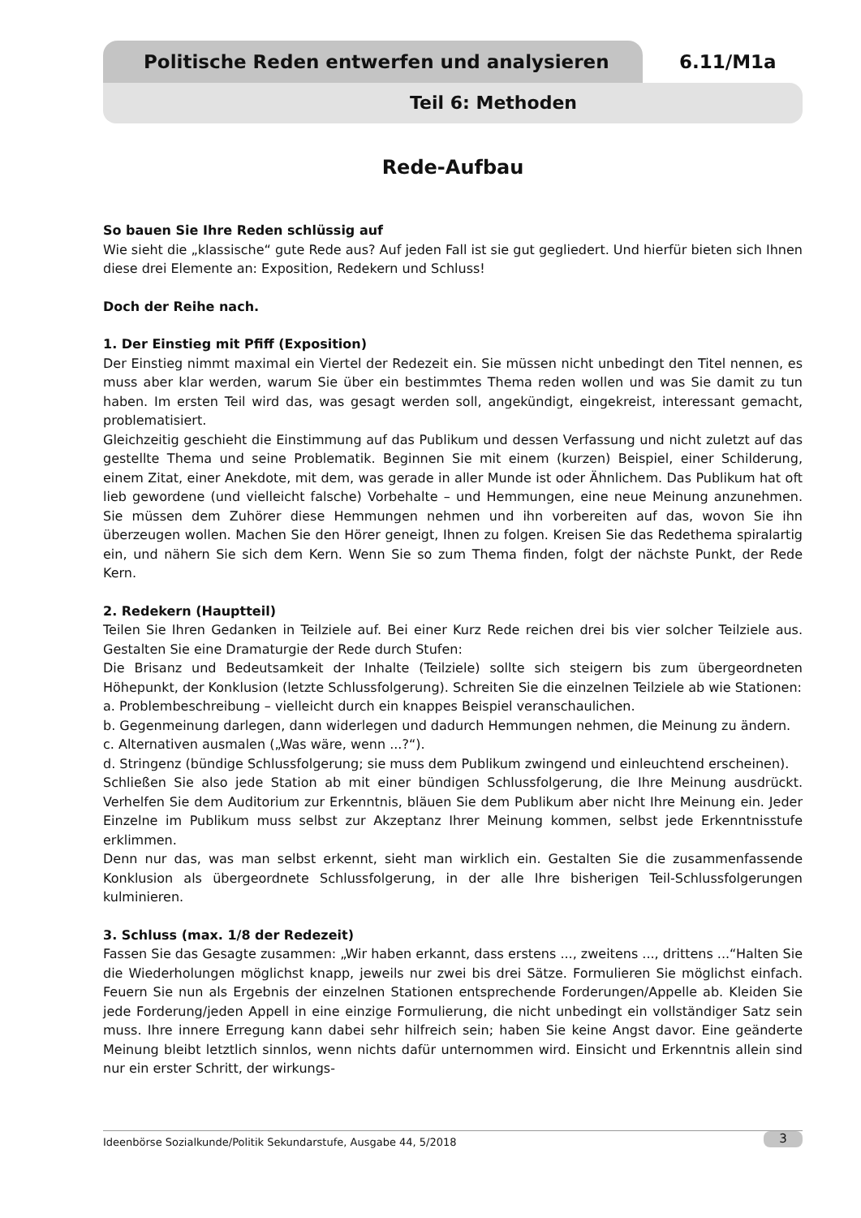Politische Reden entwerfen und analysieren
6.11/M1a
Teil 6: Methoden
Rede-Aufbau
So bauen Sie Ihre Reden schlüssig auf
Wie sieht die „klassische“ gute Rede aus? Auf jeden Fall ist sie gut gegliedert. Und hierfür bieten sich Ihnen diese drei Elemente an: Exposition, Redekern und Schluss!
Doch der Reihe nach.
1. Der Einstieg mit Pfiff (Exposition)
Der Einstieg nimmt maximal ein Viertel der Redezeit ein. Sie müssen nicht unbedingt den Titel nennen, es muss aber klar werden, warum Sie über ein bestimmtes Thema reden wollen und was Sie damit zu tun haben. Im ersten Teil wird das, was gesagt werden soll, angekündigt, eingekreist, interessant gemacht, problematisiert.
Gleichzeitig geschieht die Einstimmung auf das Publikum und dessen Verfassung und nicht zuletzt auf das gestellte Thema und seine Problematik. Beginnen Sie mit einem (kurzen) Beispiel, einer Schilderung, einem Zitat, einer Anekdote, mit dem, was gerade in aller Munde ist oder Ähnlichem. Das Publikum hat oft lieb gewordene (und vielleicht falsche) Vorbehalte – und Hemmungen, eine neue Meinung anzunehmen. Sie müssen dem Zuhörer diese Hemmungen nehmen und ihn vorbereiten auf das, wovon Sie ihn überzeugen wollen. Machen Sie den Hörer geneigt, Ihnen zu folgen. Kreisen Sie das Redethema spiralartig ein, und nähern Sie sich dem Kern. Wenn Sie so zum Thema finden, folgt der nächste Punkt, der Rede Kern.
2. Redekern (Hauptteil)
Teilen Sie Ihren Gedanken in Teilziele auf. Bei einer Kurz Rede reichen drei bis vier solcher Teilziele aus. Gestalten Sie eine Dramaturgie der Rede durch Stufen:
Die Brisanz und Bedeutsamkeit der Inhalte (Teilziele) sollte sich steigern bis zum übergeordneten Höhepunkt, der Konklusion (letzte Schlussfolgerung). Schreiten Sie die einzelnen Teilziele ab wie Stationen:
a. Problembeschreibung – vielleicht durch ein knappes Beispiel veranschaulichen.
b. Gegenmeinung darlegen, dann widerlegen und dadurch Hemmungen nehmen, die Meinung zu ändern.
c. Alternativen ausmalen („Was wäre, wenn ...?“).
d. Stringenz (bündige Schlussfolgerung; sie muss dem Publikum zwingend und einleuchtend erscheinen).
Schließen Sie also jede Station ab mit einer bündigen Schlussfolgerung, die Ihre Meinung ausdrückt. Verhelfen Sie dem Auditorium zur Erkenntnis, bläuen Sie dem Publikum aber nicht Ihre Meinung ein. Jeder Einzelne im Publikum muss selbst zur Akzeptanz Ihrer Meinung kommen, selbst jede Erkenntnisstufe erklimmen.
Denn nur das, was man selbst erkennt, sieht man wirklich ein. Gestalten Sie die zusammenfassende Konklusion als übergeordnete Schlussfolgerung, in der alle Ihre bisherigen Teil-Schlussfolgerungen kulminieren.
3. Schluss (max. 1/8 der Redezeit)
Fassen Sie das Gesagte zusammen: „Wir haben erkannt, dass erstens ..., zweitens ..., drittens ...“Halten Sie die Wiederholungen möglichst knapp, jeweils nur zwei bis drei Sätze. Formulieren Sie möglichst einfach. Feuern Sie nun als Ergebnis der einzelnen Stationen entsprechende Forderungen/Appelle ab. Kleiden Sie jede Forderung/jeden Appell in eine einzige Formulierung, die nicht unbedingt ein vollständiger Satz sein muss. Ihre innere Erregung kann dabei sehr hilfreich sein; haben Sie keine Angst davor. Eine geänderte Meinung bleibt letztlich sinnlos, wenn nichts dafür unternommen wird. Einsicht und Erkenntnis allein sind nur ein erster Schritt, der wirkungs-
Ideenbörse Sozialkunde/Politik Sekundarstufe, Ausgabe 44, 5/2018 3